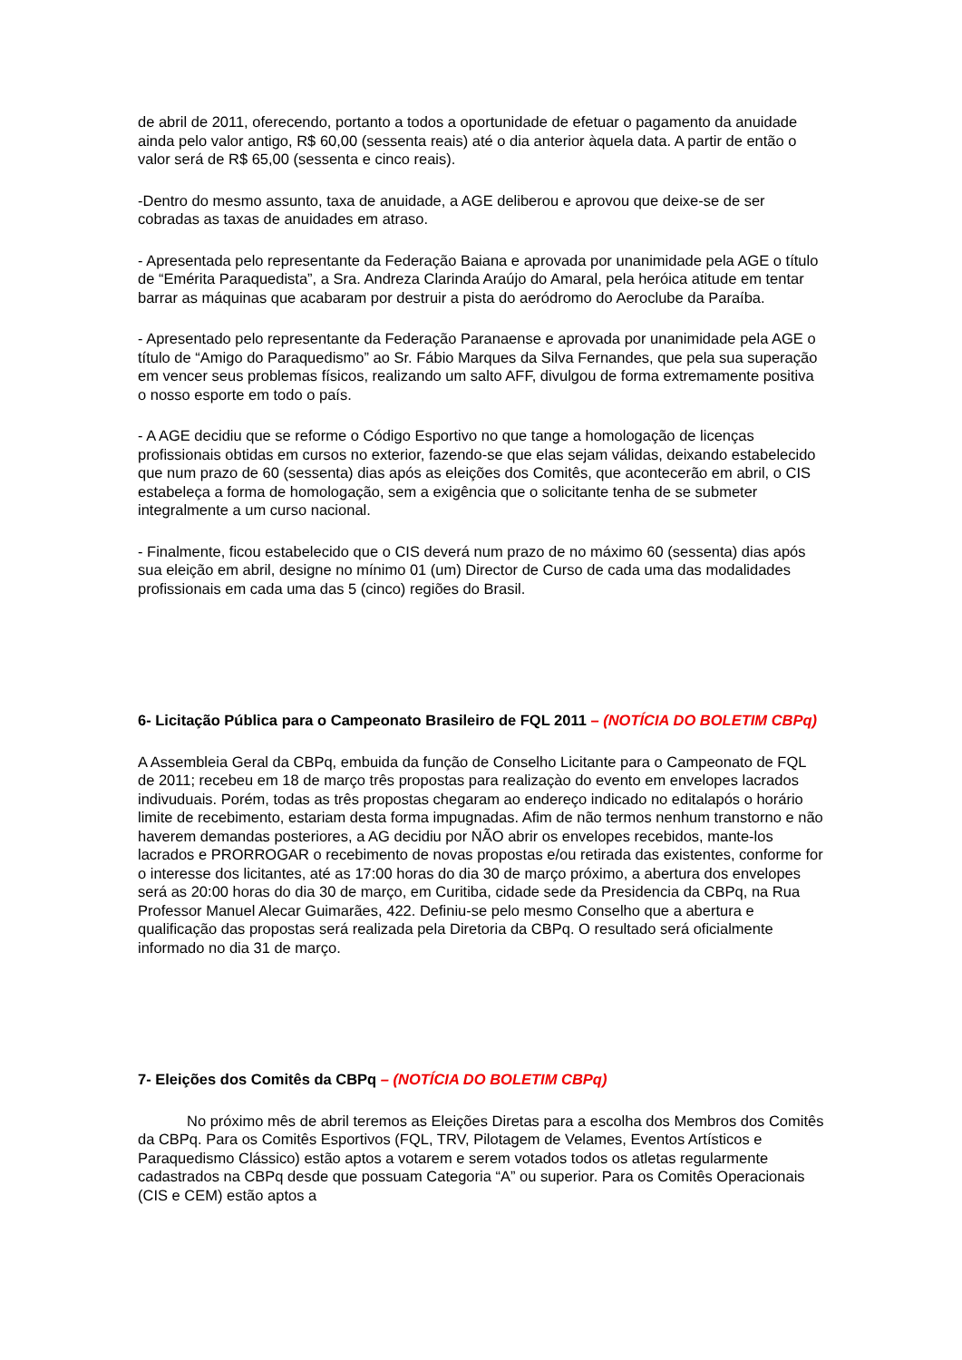de abril de 2011, oferecendo, portanto a todos a oportunidade de efetuar o pagamento da anuidade ainda pelo valor antigo, R$ 60,00 (sessenta reais) até o dia anterior àquela data. A partir de então o valor será de R$ 65,00 (sessenta e cinco reais).
-Dentro do mesmo assunto, taxa de anuidade, a AGE deliberou e aprovou que deixe-se de ser cobradas as taxas de anuidades em atraso.
- Apresentada pelo representante da Federação Baiana e aprovada por unanimidade pela AGE o título de “Emérita Paraquedista”, a Sra. Andreza Clarinda Araújo do Amaral, pela heróica atitude em tentar barrar as máquinas que acabaram por destruir a pista do aeródromo do Aeroclube da Paraíba.
- Apresentado pelo representante da Federação Paranaense e aprovada por unanimidade pela AGE o título de “Amigo do Paraquedismo” ao Sr. Fábio Marques da Silva Fernandes, que pela sua superação em vencer seus problemas físicos, realizando um salto AFF, divulgou de forma extremamente positiva o nosso esporte em todo o país.
- A AGE decidiu que se reforme o Código Esportivo no que tange a homologação de licenças profissionais obtidas em cursos no exterior, fazendo-se que elas sejam válidas, deixando estabelecido que num prazo de 60 (sessenta) dias após as eleições dos Comitês, que acontecerão em abril, o CIS estabeleça a forma de homologação, sem a exigência que o solicitante tenha de se submeter integralmente a um curso nacional.
- Finalmente, ficou estabelecido que o CIS deverá num prazo de no máximo 60 (sessenta) dias após sua eleição em abril, designe no mínimo 01 (um) Director de Curso de cada uma das modalidades profissionais em cada uma das 5 (cinco) regiões do Brasil.
6- Licitação Pública para o Campeonato Brasileiro de FQL 2011 – (NOTÍCIA DO BOLETIM CBPq)
A Assembleia Geral da CBPq, embuida da função de Conselho Licitante para o Campeonato de FQL de 2011; recebeu em 18 de março três propostas para realizaçào do evento em envelopes lacrados indivuduais. Porém, todas as três propostas chegaram ao endereço indicado no editalapós o horário limite de recebimento, estariam desta forma impugnadas. Afim de não termos nenhum transtorno e não haverem demandas posteriores, a AG decidiu por NÃO abrir os envelopes recebidos, mante-los lacrados e PRORROGAR o recebimento de novas propostas e/ou retirada das existentes, conforme for o interesse dos licitantes, até as 17:00 horas do dia 30 de março próximo, a abertura dos envelopes será as 20:00 horas do dia 30 de março, em Curitiba, cidade sede da Presidencia da CBPq, na Rua Professor Manuel Alecar Guimarães, 422. Definiu-se pelo mesmo Conselho que a abertura e qualificação das propostas será realizada pela Diretoria da CBPq. O resultado será oficialmente informado no dia 31 de março.
7- Eleições dos Comitês da CBPq – (NOTÍCIA DO BOLETIM CBPq)
No próximo mês de abril teremos as Eleições Diretas para a escolha dos Membros dos Comitês da CBPq. Para os Comitês Esportivos (FQL, TRV, Pilotagem de Velames, Eventos Artísticos e Paraquedismo Clássico) estão aptos a votarem e serem votados todos os atletas regularmente cadastrados na CBPq desde que possuam Categoria “A” ou superior. Para os Comitês Operacionais (CIS e CEM) estão aptos a